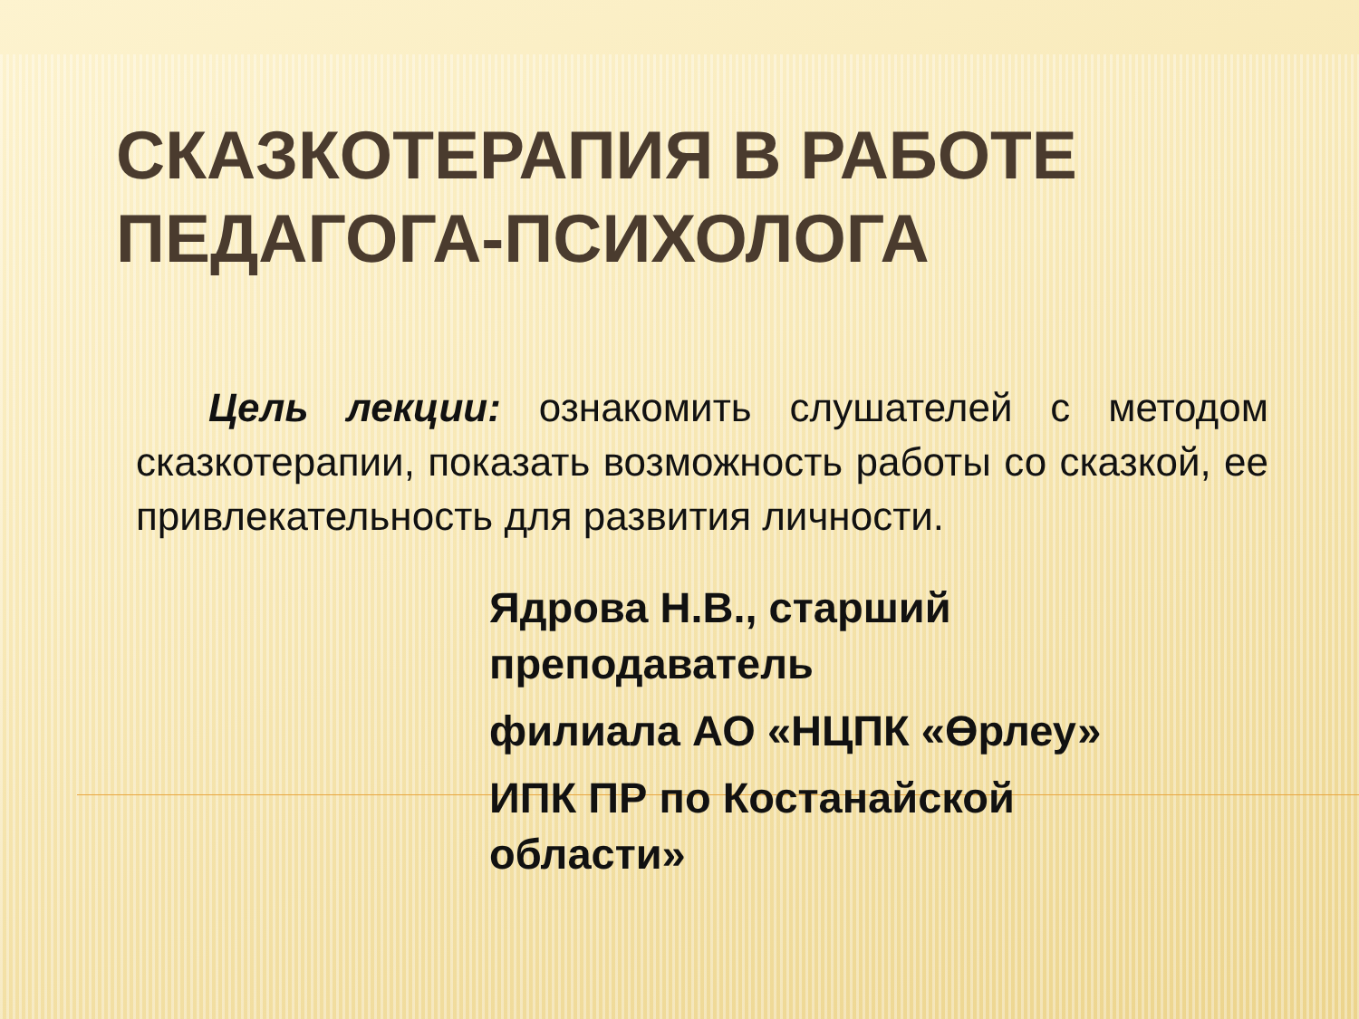СКАЗКОТЕРАПИЯ В РАБОТЕ ПЕДАГОГА-ПСИХОЛОГА
Цель лекции: ознакомить слушателей с методом сказкотерапии, показать возможность работы со сказкой, ее привлекательность для развития личности.
Ядрова Н.В., старший преподаватель
филиала АО «НЦПК «Өрлеу»
ИПК ПР по Костанайской области»